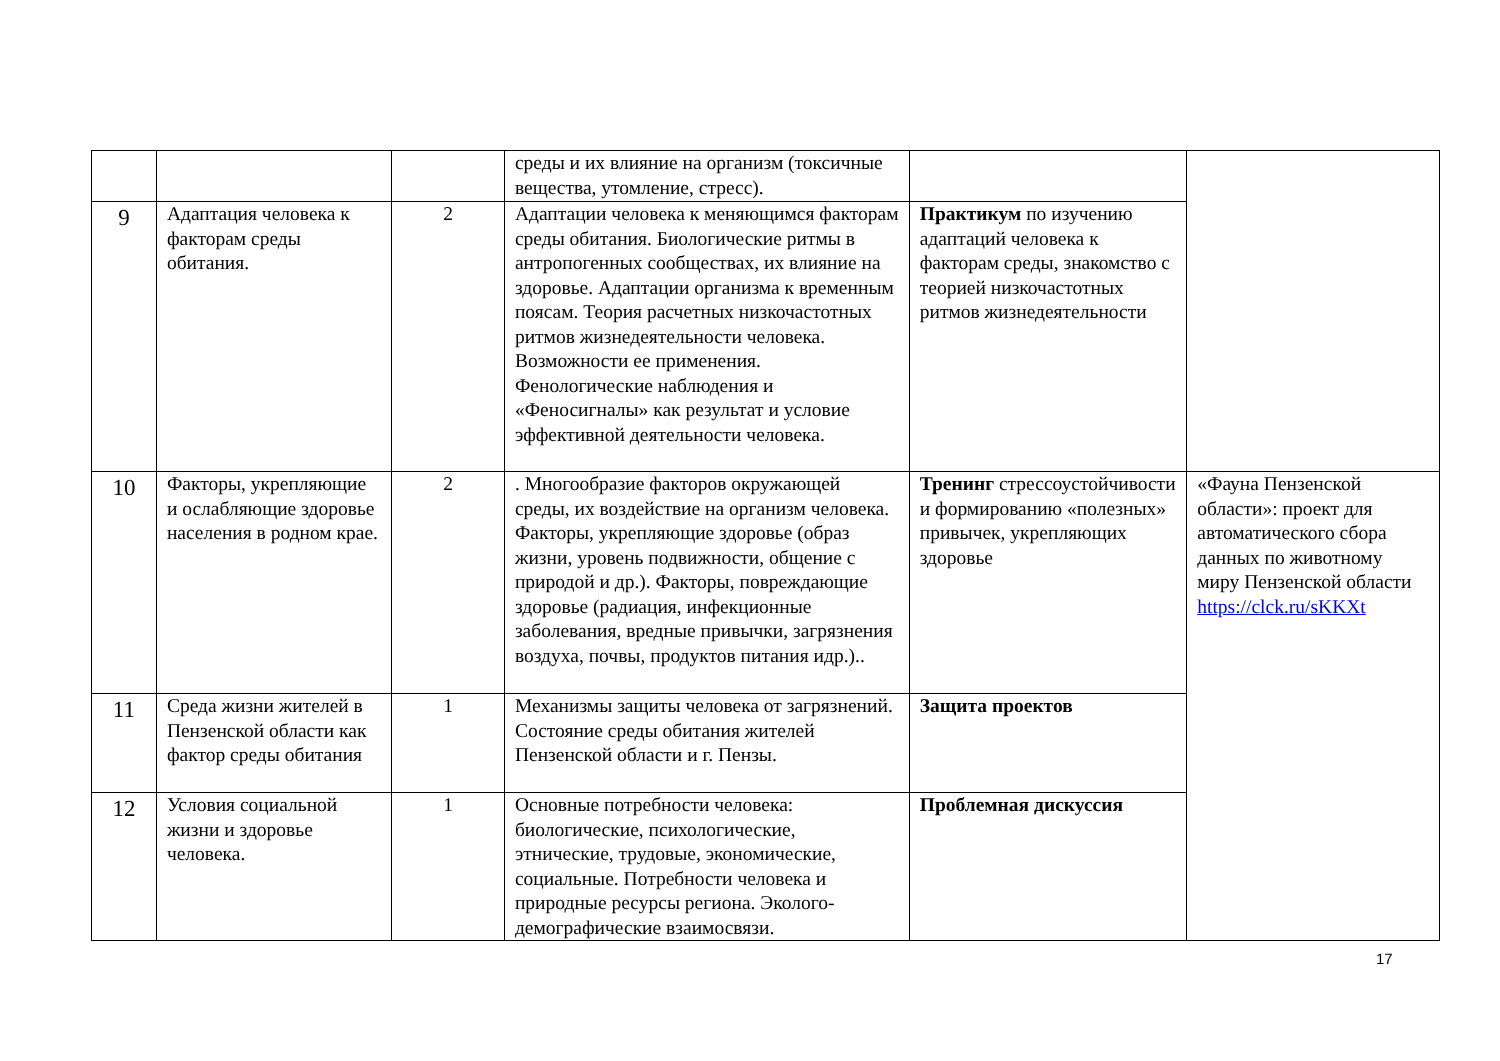| | | | среды и их влияние на организм (токсичные вещества, утомление, стресс). | | |
| 9 | Адаптация человека к факторам среды обитания. | 2 | Адаптации человека к меняющимся факторам среды обитания. Биологические ритмы в антропогенных сообществах, их влияние на здоровье. Адаптации организма к временным поясам. Теория расчетных низкочастотных ритмов жизнедеятельности человека. Возможности ее применения. Фенологические наблюдения и «Феносигналы» как результат и условие эффективной деятельности человека. | Практикум по изучению адаптаций человека к факторам среды, знакомство с теорией низкочастотных ритмов жизнедеятельности | |
| 10 | Факторы, укрепляющие и ослабляющие здоровье населения в родном крае. | 2 | . Многообразие факторов окружающей среды, их воздействие на организм человека. Факторы, укрепляющие здоровье (образ жизни, уровень подвижности, общение с природой и др.). Факторы, повреждающие здоровье (радиация, инфекционные заболевания, вредные привычки, загрязнения воздуха, почвы, продуктов питания идр.).. | Тренинг стрессоустойчивости и формированию «полезных» привычек, укрепляющих здоровье | «Фауна Пензенской области»: проект для автоматического сбора данных по животному миру Пензенской области https://clck.ru/sKKXt |
| 11 | Среда жизни жителей в Пензенской области как фактор среды обитания | 1 | Механизмы защиты человека от загрязнений. Состояние среды обитания жителей Пензенской области и г. Пензы. | Защита проектов | |
| 12 | Условия социальной жизни и здоровье человека. | 1 | Основные потребности человека: биологические, психологические, этнические, трудовые, экономические, социальные. Потребности человека и природные ресурсы региона. Эколого-демографические взаимосвязи. | Проблемная дискуссия | |
17